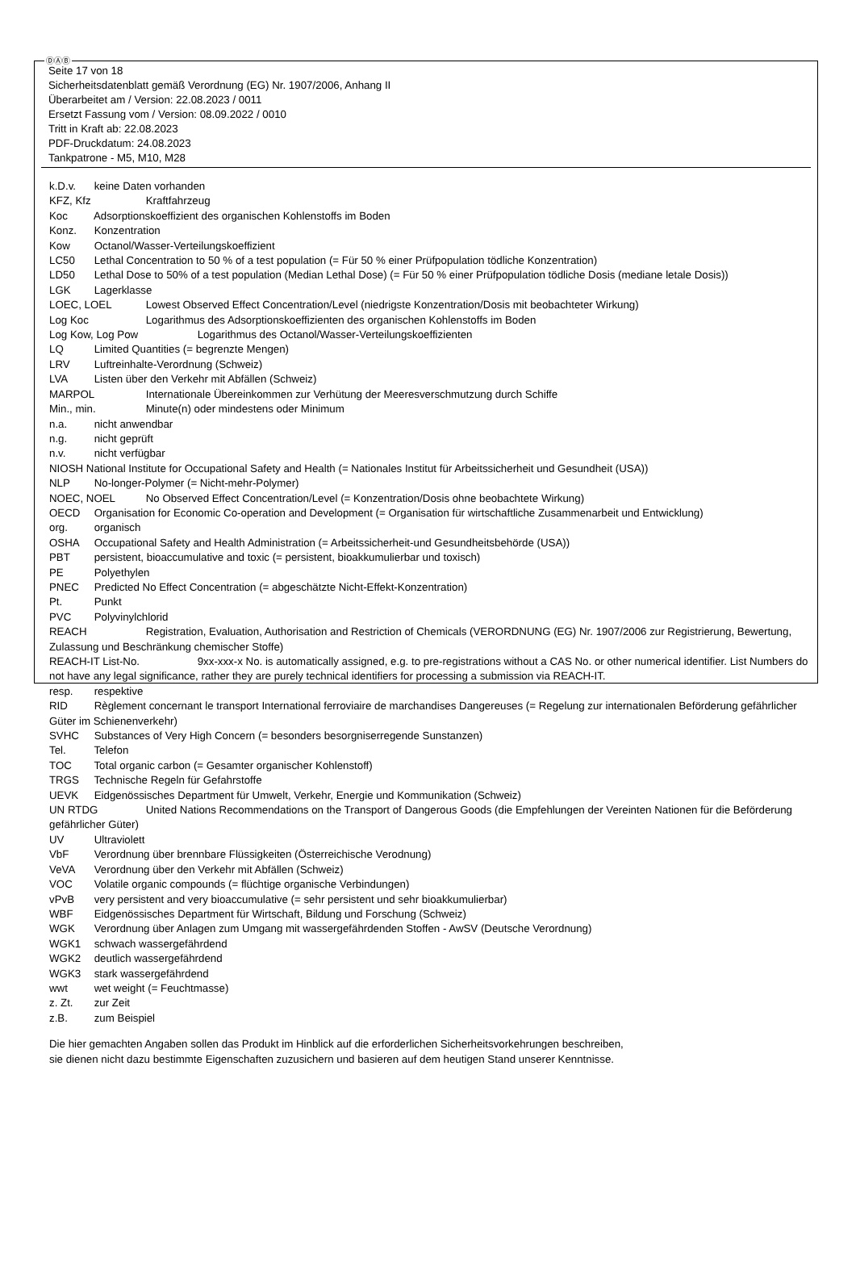ⒹⒶⒷ
Seite 17 von 18
Sicherheitsdatenblatt gemäß Verordnung (EG) Nr. 1907/2006, Anhang II
Überarbeitet am / Version: 22.08.2023 / 0011
Ersetzt Fassung vom / Version: 08.09.2022 / 0010
Tritt in Kraft ab: 22.08.2023
PDF-Druckdatum: 24.08.2023
Tankpatrone - M5, M10, M28
k.D.v. keine Daten vorhanden
KFZ, Kfz Kraftfahrzeug
Koc Adsorptionskoeffizient des organischen Kohlenstoffs im Boden
Konz. Konzentration
Kow Octanol/Wasser-Verteilungskoeffizient
LC50 Lethal Concentration to 50 % of a test population (= Für 50 % einer Prüfpopulation tödliche Konzentration)
LD50 Lethal Dose to 50% of a test population (Median Lethal Dose) (= Für 50 % einer Prüfpopulation tödliche Dosis (mediane letale Dosis))
LGK Lagerklasse
LOEC, LOEL Lowest Observed Effect Concentration/Level (niedrigste Konzentration/Dosis mit beobachteter Wirkung)
Log Koc Logarithmus des Adsorptionskoeffizienten des organischen Kohlenstoffs im Boden
Log Kow, Log Pow Logarithmus des Octanol/Wasser-Verteilungskoeffizienten
LQ Limited Quantities (= begrenzte Mengen)
LRV Luftreinhalte-Verordnung (Schweiz)
LVA Listen über den Verkehr mit Abfällen (Schweiz)
MARPOL Internationale Übereinkommen zur Verhütung der Meeresverschmutzung durch Schiffe
Min., min. Minute(n) oder mindestens oder Minimum
n.a. nicht anwendbar
n.g. nicht geprüft
n.v. nicht verfügbar
NIOSH National Institute for Occupational Safety and Health (= Nationales Institut für Arbeitssicherheit und Gesundheit (USA))
NLP No-longer-Polymer (= Nicht-mehr-Polymer)
NOEC, NOEL No Observed Effect Concentration/Level (= Konzentration/Dosis ohne beobachtete Wirkung)
OECD Organisation for Economic Co-operation and Development (= Organisation für wirtschaftliche Zusammenarbeit und Entwicklung)
org. organisch
OSHA Occupational Safety and Health Administration (= Arbeitssicherheit-und Gesundheitsbehörde (USA))
PBT persistent, bioaccumulative and toxic (= persistent, bioakkumulierbar und toxisch)
PE Polyethylen
PNEC Predicted No Effect Concentration (= abgeschätzte Nicht-Effekt-Konzentration)
Pt. Punkt
PVC Polyvinylchlorid
REACH Registration, Evaluation, Authorisation and Restriction of Chemicals (VERORDNUNG (EG) Nr. 1907/2006 zur Registrierung, Bewertung, Zulassung und Beschränkung chemischer Stoffe)
REACH-IT List-No. 9xx-xxx-x No. is automatically assigned, e.g. to pre-registrations without a CAS No. or other numerical identifier. List Numbers do not have any legal significance, rather they are purely technical identifiers for processing a submission via REACH-IT.
resp. respektive
RID Règlement concernant le transport International ferroviaire de marchandises Dangereuses (= Regelung zur internationalen Beförderung gefährlicher Güter im Schienenverkehr)
SVHC Substances of Very High Concern (= besonders besorgniserregende Sunstanzen)
Tel. Telefon
TOC Total organic carbon (= Gesamter organischer Kohlenstoff)
TRGS Technische Regeln für Gefahrstoffe
UEVK Eidgenössisches Department für Umwelt, Verkehr, Energie und Kommunikation (Schweiz)
UN RTDG United Nations Recommendations on the Transport of Dangerous Goods (die Empfehlungen der Vereinten Nationen für die Beförderung gefährlicher Güter)
UV Ultraviolett
VbF Verordnung über brennbare Flüssigkeiten (Österreichische Verodnung)
VeVA Verordnung über den Verkehr mit Abfällen (Schweiz)
VOC Volatile organic compounds (= flüchtige organische Verbindungen)
vPvB very persistent and very bioaccumulative (= sehr persistent und sehr bioakkumulierbar)
WBF Eidgenössisches Department für Wirtschaft, Bildung und Forschung (Schweiz)
WGK Verordnung über Anlagen zum Umgang mit wassergefährdenden Stoffen - AwSV (Deutsche Verordnung)
WGK1 schwach wassergefährdend
WGK2 deutlich wassergefährdend
WGK3 stark wassergefährdend
wwt wet weight (= Feuchtmasse)
z. Zt. zur Zeit
z.B. zum Beispiel
Die hier gemachten Angaben sollen das Produkt im Hinblick auf die erforderlichen Sicherheitsvorkehrungen beschreiben,
sie dienen nicht dazu bestimmte Eigenschaften zuzusichern und basieren auf dem heutigen Stand unserer Kenntnisse.